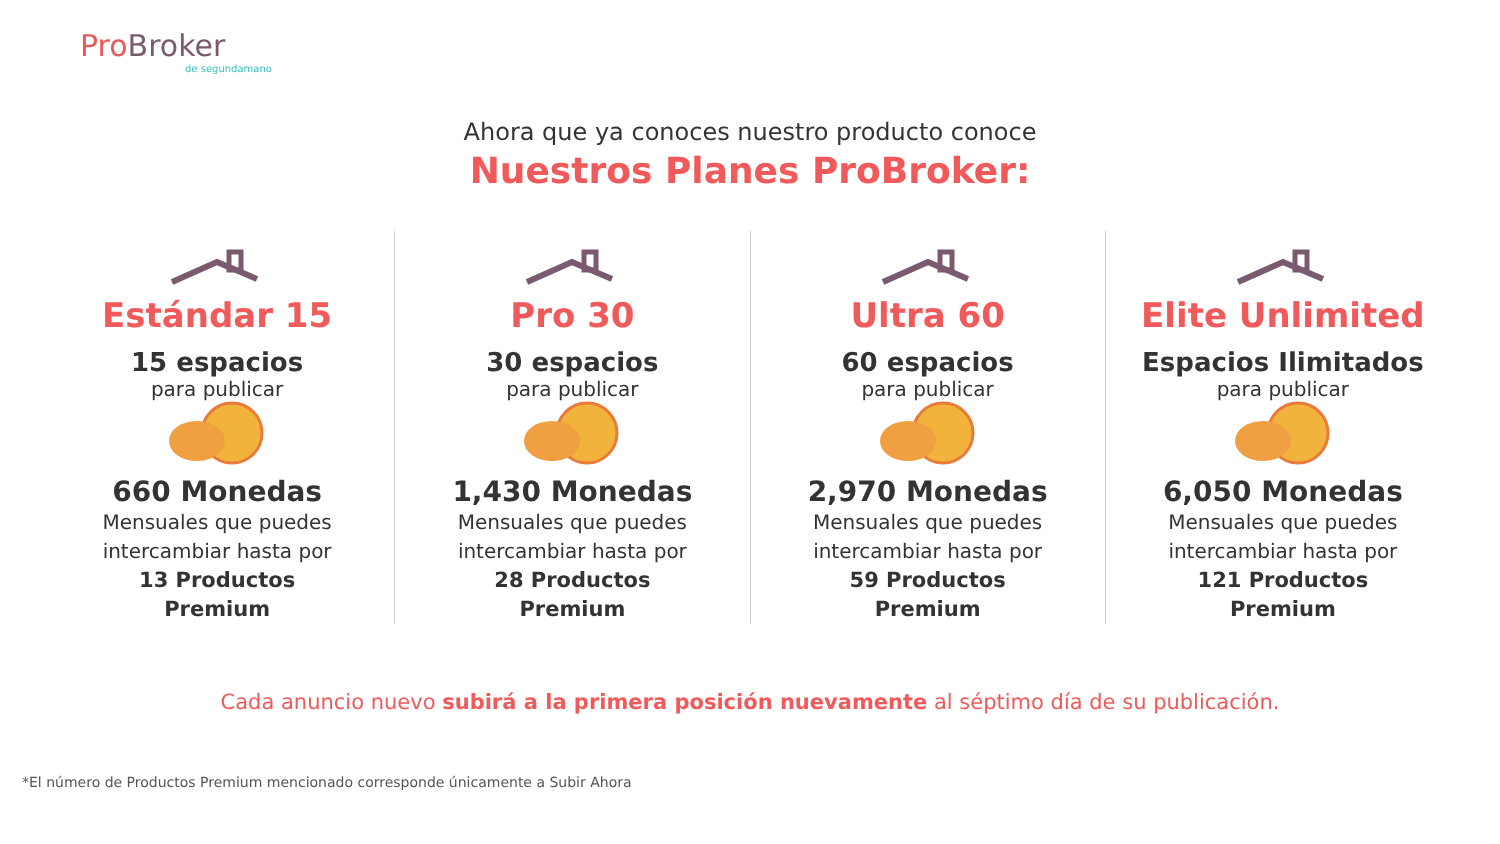ProBroker
de segundamano
Ahora que ya conoces nuestro producto conoce
Nuestros Planes ProBroker:
Estándar 15
15 espacios
para publicar
660 Monedas
Mensuales que puedes
intercambiar hasta por
13 Productos
Premium
Pro 30
30 espacios
para publicar
1,430 Monedas
Mensuales que puedes
intercambiar hasta por
28 Productos
Premium
Ultra 60
60 espacios
para publicar
2,970 Monedas
Mensuales que puedes
intercambiar hasta por
59 Productos
Premium
Elite Unlimited
Espacios Ilimitados
para publicar
6,050 Monedas
Mensuales que puedes
intercambiar hasta por
121 Productos
Premium
Cada anuncio nuevo subirá a la primera posición nuevamente al séptimo día de su publicación.
*El número de Productos Premium mencionado corresponde únicamente a Subir Ahora